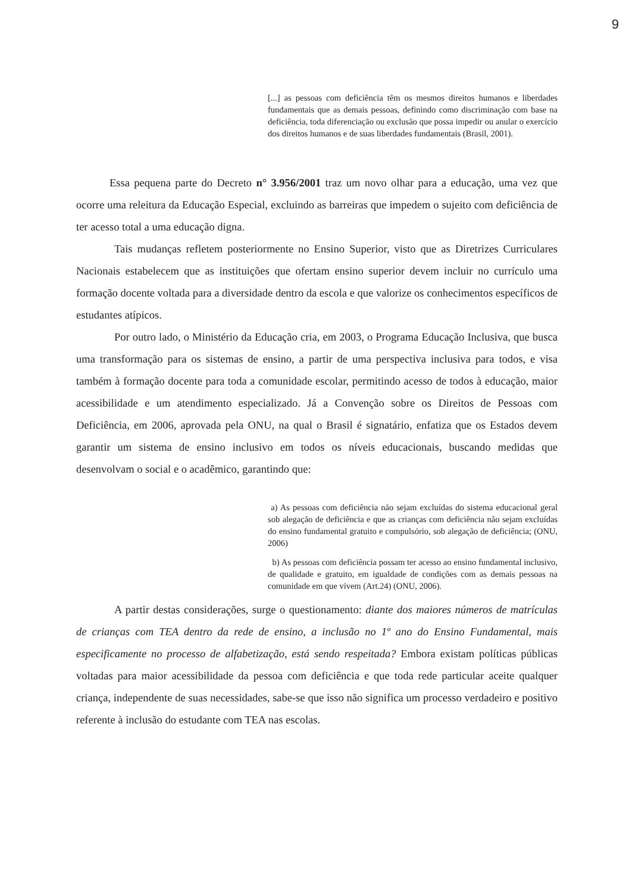9
[...] as pessoas com deficiência têm os mesmos direitos humanos e liberdades fundamentais que as demais pessoas, definindo como discriminação com base na deficiência, toda diferenciação ou exclusão que possa impedir ou anular o exercício dos direitos humanos e de suas liberdades fundamentais (Brasil, 2001).
Essa pequena parte do Decreto n° 3.956/2001 traz um novo olhar para a educação, uma vez que ocorre uma releitura da Educação Especial, excluindo as barreiras que impedem o sujeito com deficiência de ter acesso total a uma educação digna.
Tais mudanças refletem posteriormente no Ensino Superior, visto que as Diretrizes Curriculares Nacionais estabelecem que as instituições que ofertam ensino superior devem incluir no currículo uma formação docente voltada para a diversidade dentro da escola e que valorize os conhecimentos específicos de estudantes atípicos.
Por outro lado, o Ministério da Educação cria, em 2003, o Programa Educação Inclusiva, que busca uma transformação para os sistemas de ensino, a partir de uma perspectiva inclusiva para todos, e visa também à formação docente para toda a comunidade escolar, permitindo acesso de todos à educação, maior acessibilidade e um atendimento especializado. Já a Convenção sobre os Direitos de Pessoas com Deficiência, em 2006, aprovada pela ONU, na qual o Brasil é signatário, enfatiza que os Estados devem garantir um sistema de ensino inclusivo em todos os níveis educacionais, buscando medidas que desenvolvam o social e o acadêmico, garantindo que:
a) As pessoas com deficiência não sejam excluídas do sistema educacional geral sob alegação de deficiência e que as crianças com deficiência não sejam excluídas do ensino fundamental gratuito e compulsório, sob alegação de deficiência; (ONU, 2006)
b) As pessoas com deficiência possam ter acesso ao ensino fundamental inclusivo, de qualidade e gratuito, em igualdade de condições com as demais pessoas na comunidade em que vivem (Art.24) (ONU, 2006).
A partir destas considerações, surge o questionamento: diante dos maiores números de matrículas de crianças com TEA dentro da rede de ensino, a inclusão no 1º ano do Ensino Fundamental, mais especificamente no processo de alfabetização, está sendo respeitada? Embora existam políticas públicas voltadas para maior acessibilidade da pessoa com deficiência e que toda rede particular aceite qualquer criança, independente de suas necessidades, sabe-se que isso não significa um processo verdadeiro e positivo referente à inclusão do estudante com TEA nas escolas.